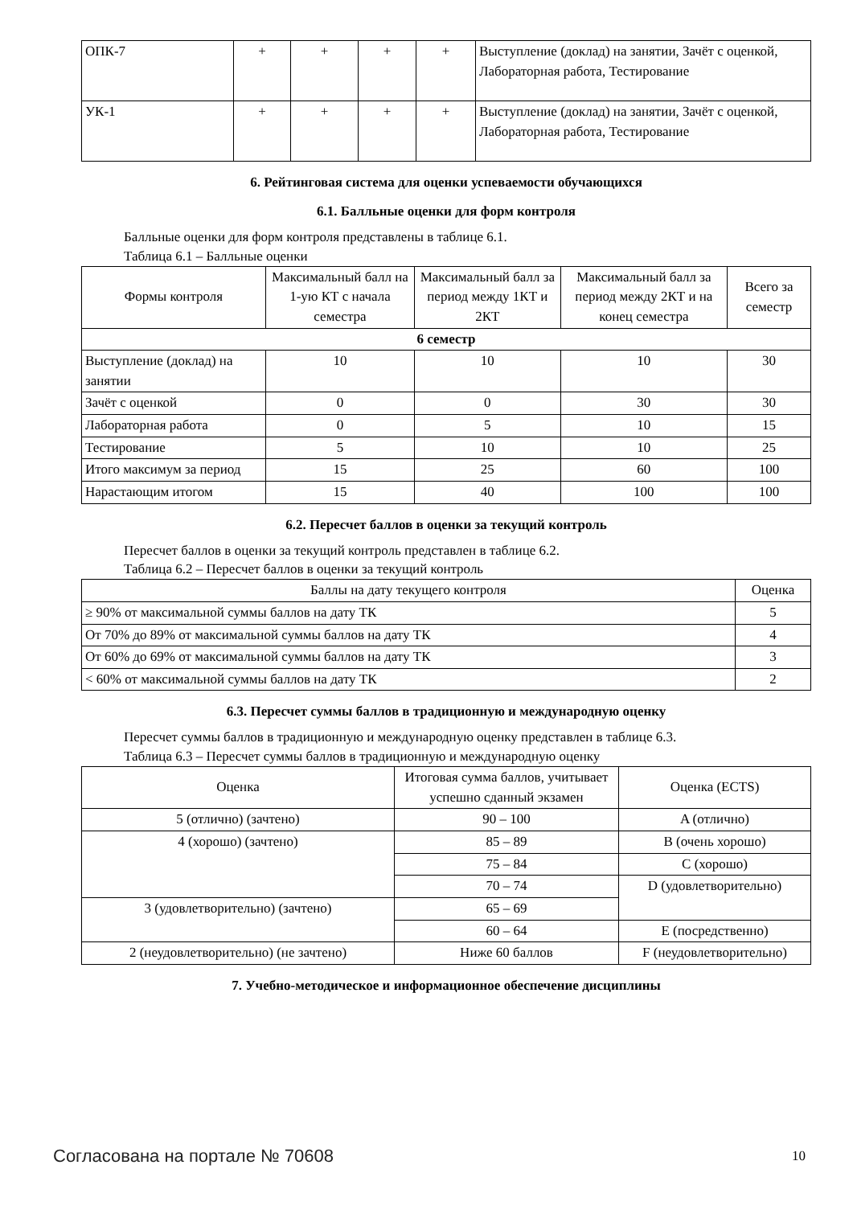| ОПК-7 | + | + | + | + | Выступление (доклад) на занятии, Зачёт с оценкой, Лабораторная работа, Тестирование |
| УК-1 | + | + | + | + | Выступление (доклад) на занятии, Зачёт с оценкой, Лабораторная работа, Тестирование |
6. Рейтинговая система для оценки успеваемости обучающихся
6.1. Балльные оценки для форм контроля
Балльные оценки для форм контроля представлены в таблице 6.1.
Таблица 6.1 – Балльные оценки
| Формы контроля | Максимальный балл на 1-ую КТ с начала семестра | Максимальный балл за период между 1КТ и 2КТ | Максимальный балл за период между 2КТ и на конец семестра | Всего за семестр |
| --- | --- | --- | --- | --- |
| 6 семестр | | | | |
| Выступление (доклад) на занятии | 10 | 10 | 10 | 30 |
| Зачёт с оценкой | 0 | 0 | 30 | 30 |
| Лабораторная работа | 0 | 5 | 10 | 15 |
| Тестирование | 5 | 10 | 10 | 25 |
| Итого максимум за период | 15 | 25 | 60 | 100 |
| Нарастающим итогом | 15 | 40 | 100 | 100 |
6.2. Пересчет баллов в оценки за текущий контроль
Пересчет баллов в оценки за текущий контроль представлен в таблице 6.2.
Таблица 6.2 – Пересчет баллов в оценки за текущий контроль
| Баллы на дату текущего контроля | Оценка |
| --- | --- |
| ≥ 90% от максимальной суммы баллов на дату ТК | 5 |
| От 70% до 89% от максимальной суммы баллов на дату ТК | 4 |
| От 60% до 69% от максимальной суммы баллов на дату ТК | 3 |
| < 60% от максимальной суммы баллов на дату ТК | 2 |
6.3. Пересчет суммы баллов в традиционную и международную оценку
Пересчет суммы баллов в традиционную и международную оценку представлен в таблице 6.3.
Таблица 6.3 – Пересчет суммы баллов в традиционную и международную оценку
| Оценка | Итоговая сумма баллов, учитывает успешно сданный экзамен | Оценка (ECTS) |
| --- | --- | --- |
| 5 (отлично) (зачтено) | 90 – 100 | A (отлично) |
| 4 (хорошо) (зачтено) | 85 – 89 | B (очень хорошо) |
| | 75 – 84 | C (хорошо) |
| | 70 – 74 | D (удовлетворительно) |
| 3 (удовлетворительно) (зачтено) | 65 – 69 | |
| | 60 – 64 | E (посредственно) |
| 2 (неудовлетворительно) (не зачтено) | Ниже 60 баллов | F (неудовлетворительно) |
7. Учебно-методическое и информационное обеспечение дисциплины
Согласована на портале № 70608 10